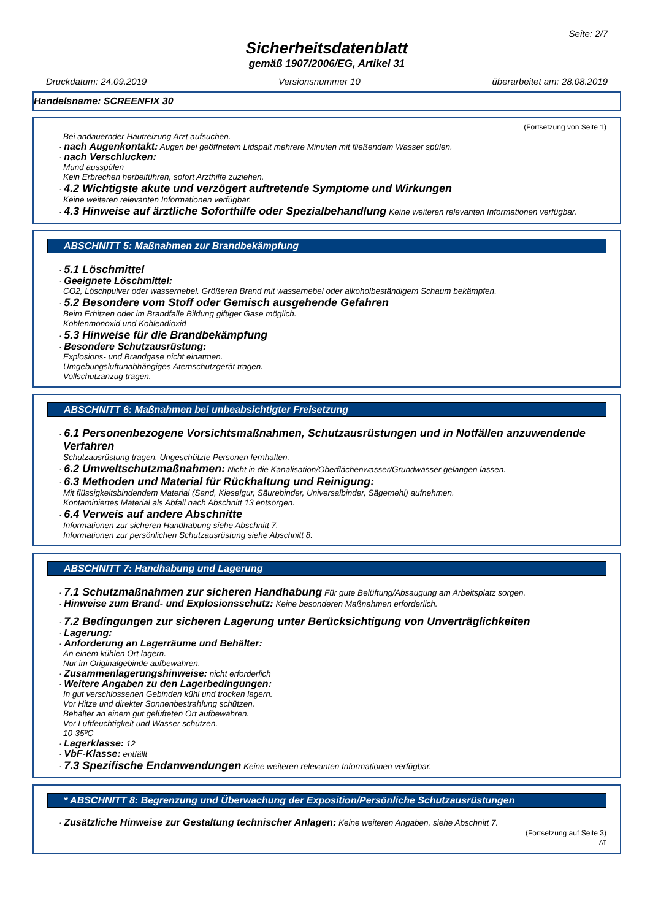Seite: 2/7
Sicherheitsdatenblatt
gemäß 1907/2006/EG, Artikel 31
Druckdatum: 24.09.2019 Versionsnummer 10 überarbeitet am: 28.08.2019
Handelsname: SCREENFIX 30
(Fortsetzung von Seite 1)
Bei andauernder Hautreizung Arzt aufsuchen.
· nach Augenkontakt: Augen bei geöffnetem Lidspalt mehrere Minuten mit fließendem Wasser spülen.
· nach Verschlucken:
Mund ausspülen
Kein Erbrechen herbeiführen, sofort Arzthilfe zuziehen.
· 4.2 Wichtigste akute und verzögert auftretende Symptome und Wirkungen
Keine weiteren relevanten Informationen verfügbar.
· 4.3 Hinweise auf ärztliche Soforthilfe oder Spezialbehandlung Keine weiteren relevanten Informationen verfügbar.
ABSCHNITT 5: Maßnahmen zur Brandbekämpfung
· 5.1 Löschmittel
· Geeignete Löschmittel:
CO2, Löschpulver oder wassernebel. Größeren Brand mit wassernebel oder alkoholbeständigem Schaum bekämpfen.
· 5.2 Besondere vom Stoff oder Gemisch ausgehende Gefahren
Beim Erhitzen oder im Brandfalle Bildung giftiger Gase möglich.
Kohlenmonoxid und Kohlendioxid
· 5.3 Hinweise für die Brandbekämpfung
· Besondere Schutzausrüstung:
Explosions- und Brandgase nicht einatmen.
Umgebungsluftunabhängiges Atemschutzgerät tragen.
Vollschutzanzug tragen.
ABSCHNITT 6: Maßnahmen bei unbeabsichtigter Freisetzung
· 6.1 Personenbezogene Vorsichtsmaßnahmen, Schutzausrüstungen und in Notfällen anzuwendende Verfahren
Schutzausrüstung tragen. Ungeschützte Personen fernhalten.
· 6.2 Umweltschutzmaßnahmen: Nicht in die Kanalisation/Oberflächenwasser/Grundwasser gelangen lassen.
· 6.3 Methoden und Material für Rückhaltung und Reinigung:
Mit flüssigkeitsbindendem Material (Sand, Kieselgur, Säurebinder, Universalbinder, Sägemehl) aufnehmen.
Kontaminiertes Material als Abfall nach Abschnitt 13 entsorgen.
· 6.4 Verweis auf andere Abschnitte
Informationen zur sicheren Handhabung siehe Abschnitt 7.
Informationen zur persönlichen Schutzausrüstung siehe Abschnitt 8.
ABSCHNITT 7: Handhabung und Lagerung
· 7.1 Schutzmaßnahmen zur sicheren Handhabung Für gute Belüftung/Absaugung am Arbeitsplatz sorgen.
· Hinweise zum Brand- und Explosionsschutz: Keine besonderen Maßnahmen erforderlich.
· 7.2 Bedingungen zur sicheren Lagerung unter Berücksichtigung von Unverträglichkeiten
· Lagerung:
· Anforderung an Lagerräume und Behälter:
An einem kühlen Ort lagern.
Nur im Originalgebinde aufbewahren.
· Zusammenlagerungshinweise: nicht erforderlich
· Weitere Angaben zu den Lagerbedingungen:
In gut verschlossenen Gebinden kühl und trocken lagern.
Vor Hitze und direkter Sonnenbestrahlung schützen.
Behälter an einem gut gelüfteten Ort aufbewahren.
Vor Luftfeuchtigkeit und Wasser schützen.
10-35ºC
· Lagerklasse: 12
· VbF-Klasse: entfällt
· 7.3 Spezifische Endanwendungen Keine weiteren relevanten Informationen verfügbar.
* ABSCHNITT 8: Begrenzung und Überwachung der Exposition/Persönliche Schutzausrüstungen
· Zusätzliche Hinweise zur Gestaltung technischer Anlagen: Keine weiteren Angaben, siehe Abschnitt 7.
(Fortsetzung auf Seite 3)
AT